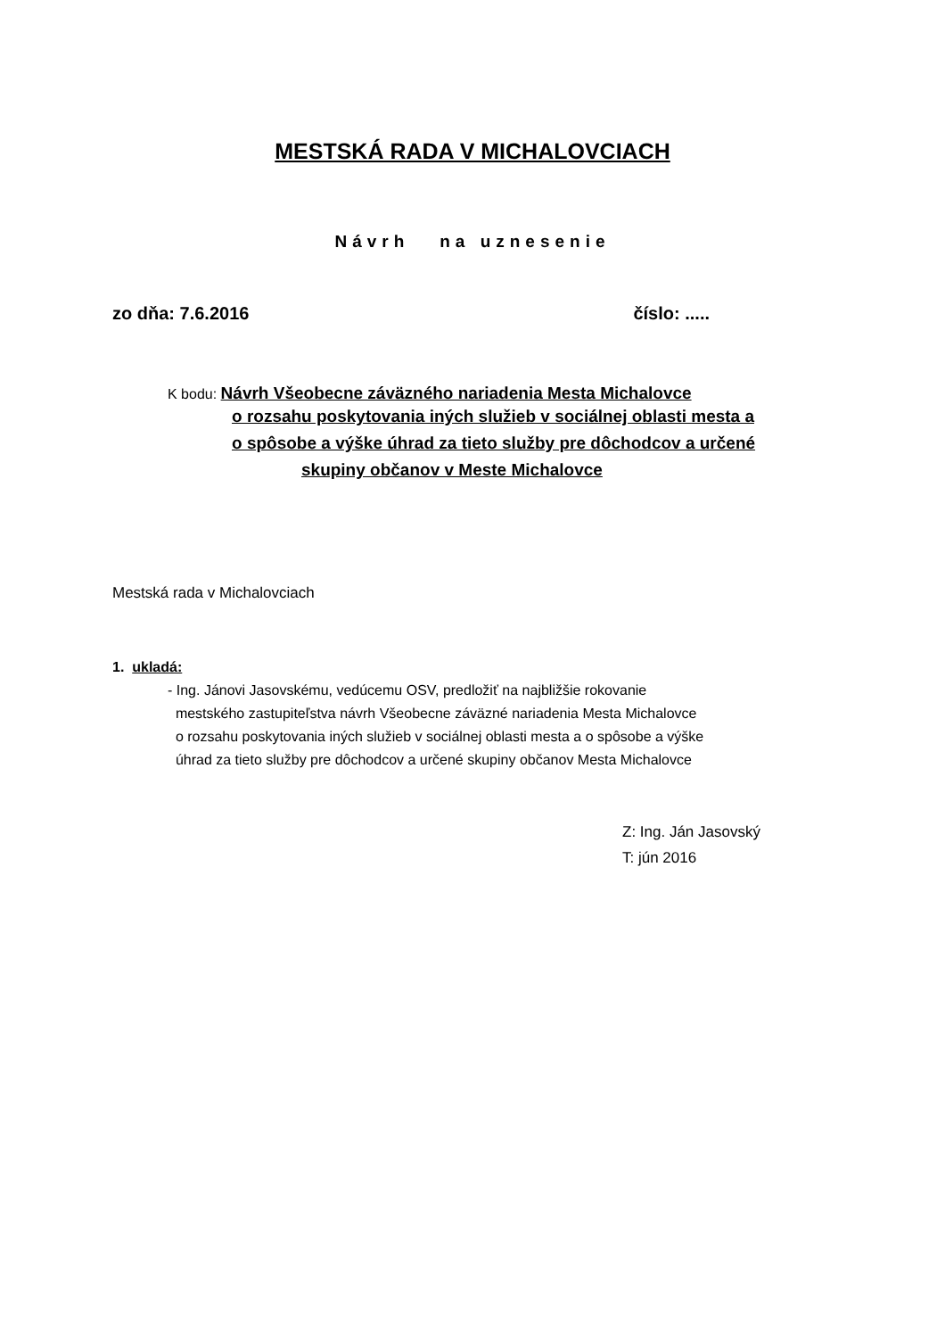MESTSKÁ RADA V MICHALOVCIACH
Návrh na uznesenie
zo dňa: 7.6.2016 číslo: .....
K bodu: Návrh Všeobecne záväzného nariadenia Mesta Michalovce
o rozsahu poskytovania iných služieb v sociálnej oblasti mesta a
o spôsobe a výške úhrad za tieto služby pre dôchodcov a určené
skupiny občanov v Meste Michalovce
Mestská rada v Michalovciach
1. ukladá:
- Ing. Jánovi Jasovskému, vedúcemu OSV, predložiť na najbližšie rokovanie
mestského zastupiteľstva návrh Všeobecne záväzné nariadenia Mesta Michalovce
o rozsahu poskytovania iných služieb v sociálnej oblasti mesta a o spôsobe a výške
úhrad za tieto služby pre dôchodcov a určené skupiny občanov Mesta Michalovce
Z: Ing. Ján Jasovský
T: jún 2016